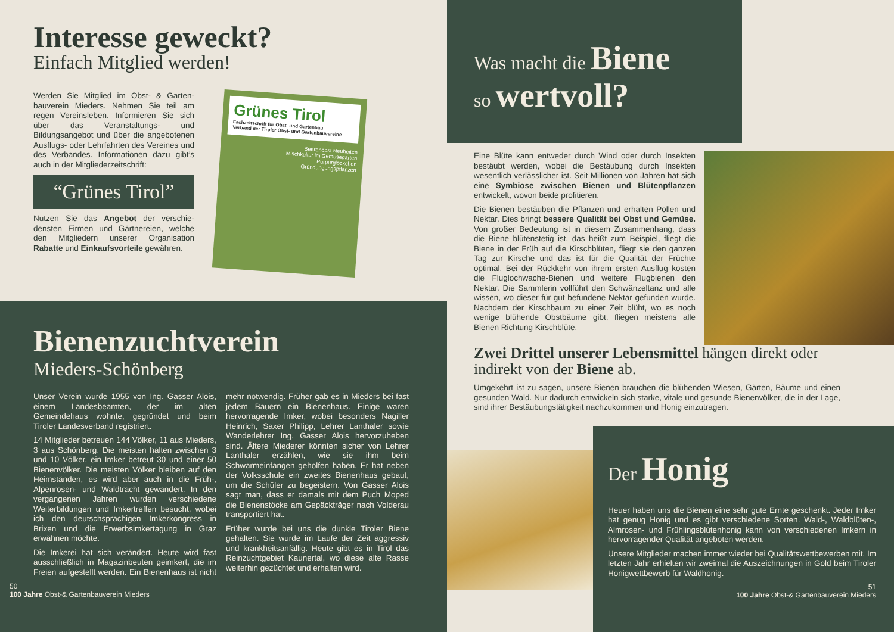Interesse geweckt?
Einfach Mitglied werden!
Werden Sie Mitglied im Obst- & Garten­bauverein Mieders. Nehmen Sie teil am regen Vereinsleben. Informieren Sie sich über das Veranstaltungs- und Bildungsangebot und über die ange­botenen Ausflugs- oder Lehrfahrten des Vereines und des Verbandes. Informationen dazu gibt’s auch in der Mitgliederzeitschrift:
“Grünes Tirol”
Nutzen Sie das Angebot der verschie­densten Firmen und Gärtnereien, welche den Mitgliedern unserer Organisation Rabatte und Einkaufs­vorteile gewähren.
Grünes Tirol
Fachzeitschrift für Obst- und Gartenbau
Verband der Tiroler Obst- und Gartenbauvereine
Beerenobst Neuheiten
Mischkultur im Gemüsegarten
Purpurglöckchen
Gründüngungspflanzen
Bienenzuchtverein
Mieders-Schönberg
Unser Verein wurde 1955 von Ing. Gasser Alois, einem Landesbeamten, der im alten Gemeindehaus wohnte, gegründet und beim Tiroler Landesverband registriert.
14 Mitglieder betreuen 144 Völker, 11 aus Mieders, 3 aus Schönberg. Die meisten halten zwischen 3 und 10 Völker, ein Imker betreut 30 und einer 50 Bienenvölker. Die meisten Völker bleiben auf den Heimständen, es wird aber auch in die Früh-, Alpenrosen- und Waldtracht gewandert. In den vergangenen Jahren wurden verschiedene Weiterbildungen und Imkertreffen besucht, wobei ich den deutschsprachigen Imkerkongress in Brixen und die Erwerbsimkertagung in Graz erwähnen möchte.
Die Imkerei hat sich verändert. Heute wird fast ausschließlich in Magazinbeuten geimkert, die im Freien aufgestellt werden. Ein Bienenhaus ist nicht mehr notwendig. Früher gab es in Mieders bei fast jedem Bauern ein Bienenhaus. Einige waren hervorragende Imker, wobei besonders Nagiller Heinrich, Saxer Philipp, Lehrer Lanthaler sowie Wanderlehrer Ing. Gasser Alois hervorzuheben sind. Ältere Miederer könnten sicher von Lehrer Lanthaler erzählen, wie sie ihm beim Schwarmeinfangen geholfen haben. Er hat neben der Volksschule ein zweites Bienenhaus gebaut, um die Schüler zu begeistern. Von Gasser Alois sagt man, dass er damals mit dem Puch Moped die Bienenstöcke am Gepäckträger nach Volderau transportiert hat.
Früher wurde bei uns die dunkle Tiroler Biene gehalten. Sie wurde im Laufe der Zeit aggressiv und krankheitsanfällig. Heute gibt es in Tirol das Reinzuchtgebiet Kaunertal, wo diese alte Rasse weiterhin gezüchtet und erhalten wird.
50
100 Jahre Obst-& Gartenbauverein Mieders
Was macht die Biene
so wertvoll?
Eine Blüte kann entweder durch Wind oder durch Insekten bestäubt werden, wobei die Bestäubung durch Insekten wesentlich verlässlicher ist. Seit Millionen von Jahren hat sich eine Symbiose zwischen Bienen und Blütenpflanzen entwickelt, wovon beide profitieren.
Die Bienen bestäuben die Pflanzen und erhalten Pollen und Nektar. Dies bringt bessere Qualität bei Obst und Gemüse. Von großer Bedeutung ist in diesem Zusammenhang, dass die Biene blütenstetig ist, das heißt zum Beispiel, fliegt die Biene in der Früh auf die Kirschblüten, fliegt sie den ganzen Tag zur Kirsche und das ist für die Qualität der Früchte optimal. Bei der Rückkehr von ihrem ersten Ausflug kosten die Fluglochwache-Bienen und weitere Flugbienen den Nektar. Die Sammlerin vollführt den Schwänzeltanz und alle wissen, wo dieser für gut befundene Nektar gefunden wurde. Nachdem der Kirschbaum zu einer Zeit blüht, wo es noch wenige blühende Obstbäume gibt, fliegen meistens alle Bienen Richtung Kirschblüte.
Zwei Drittel unserer Lebensmittel hängen direkt oder indirekt von der Biene ab.
Umgekehrt ist zu sagen, unsere Bienen brauchen die blühenden Wiesen, Gärten, Bäume und einen gesunden Wald. Nur dadurch entwickeln sich starke, vitale und gesunde Bienenvölker, die in der Lage, sind ihrer Bestäubungstätigkeit nachzukommen und Honig einzutragen.
Der Honig
Heuer haben uns die Bienen eine sehr gute Ernte geschenkt. Jeder Imker hat genug Honig und es gibt verschiedene Sorten. Wald-, Waldblüten-, Almrosen- und Frühlingsblütenhonig kann von verschiedenen Imkern in hervorragender Qualität angeboten werden.
Unsere Mitglieder machen immer wieder bei Qualitätswettbewerben mit. Im letzten Jahr erhielten wir zweimal die Auszeichnungen in Gold beim Tiroler Honigwettbewerb für Waldhonig.
51
100 Jahre Obst-& Gartenbauverein Mieders